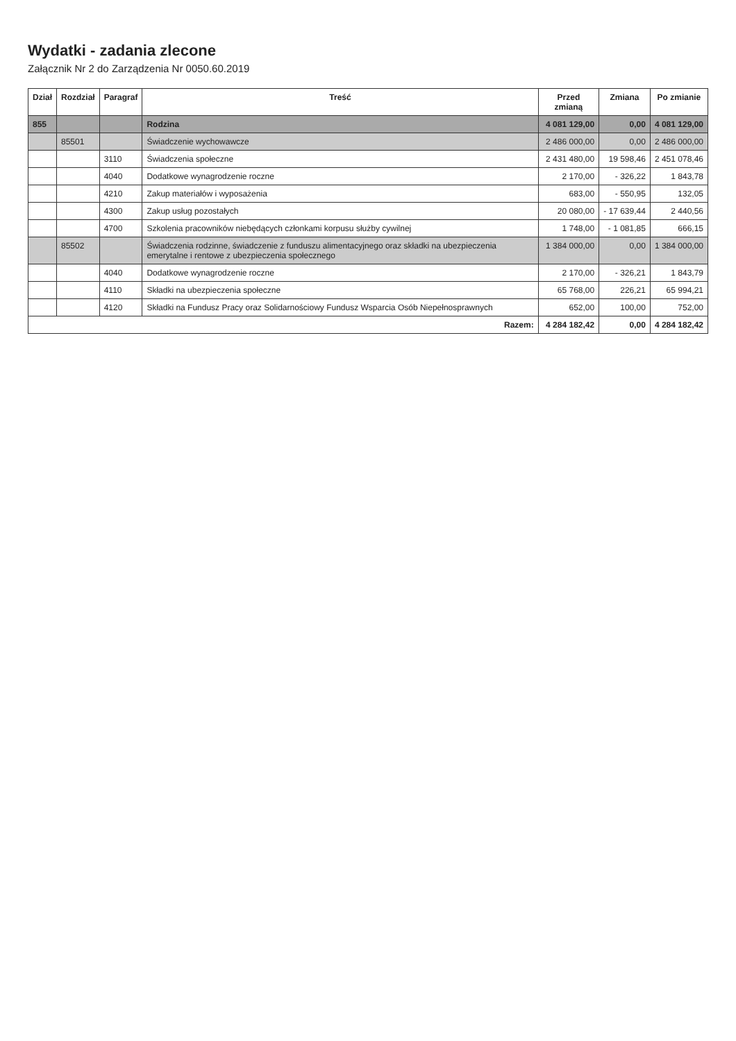Wydatki - zadania zlecone
Załącznik Nr 2 do Zarządzenia Nr 0050.60.2019
| Dział | Rozdział | Paragraf | Treść | Przed zmianą | Zmiana | Po zmianie |
| --- | --- | --- | --- | --- | --- | --- |
| 855 | | | Rodzina | 4 081 129,00 | 0,00 | 4 081 129,00 |
| | 85501 | | Świadczenie wychowawcze | 2 486 000,00 | 0,00 | 2 486 000,00 |
| | | 3110 | Świadczenia społeczne | 2 431 480,00 | 19 598,46 | 2 451 078,46 |
| | | 4040 | Dodatkowe wynagrodzenie roczne | 2 170,00 | - 326,22 | 1 843,78 |
| | | 4210 | Zakup materiałów i wyposażenia | 683,00 | - 550,95 | 132,05 |
| | | 4300 | Zakup usług pozostałych | 20 080,00 | - 17 639,44 | 2 440,56 |
| | | 4700 | Szkolenia pracowników niebędących członkami korpusu służby cywilnej | 1 748,00 | - 1 081,85 | 666,15 |
| | 85502 | | Świadczenia rodzinne, świadczenie z funduszu alimentacyjnego oraz składki na ubezpieczenia emerytalne i rentowe z ubezpieczenia społecznego | 1 384 000,00 | 0,00 | 1 384 000,00 |
| | | 4040 | Dodatkowe wynagrodzenie roczne | 2 170,00 | - 326,21 | 1 843,79 |
| | | 4110 | Składki na ubezpieczenia społeczne | 65 768,00 | 226,21 | 65 994,21 |
| | | 4120 | Składki na Fundusz Pracy oraz Solidarnościowy Fundusz Wsparcia Osób Niepełnosprawnych | 652,00 | 100,00 | 752,00 |
| Razem: | | | | 4 284 182,42 | 0,00 | 4 284 182,42 |